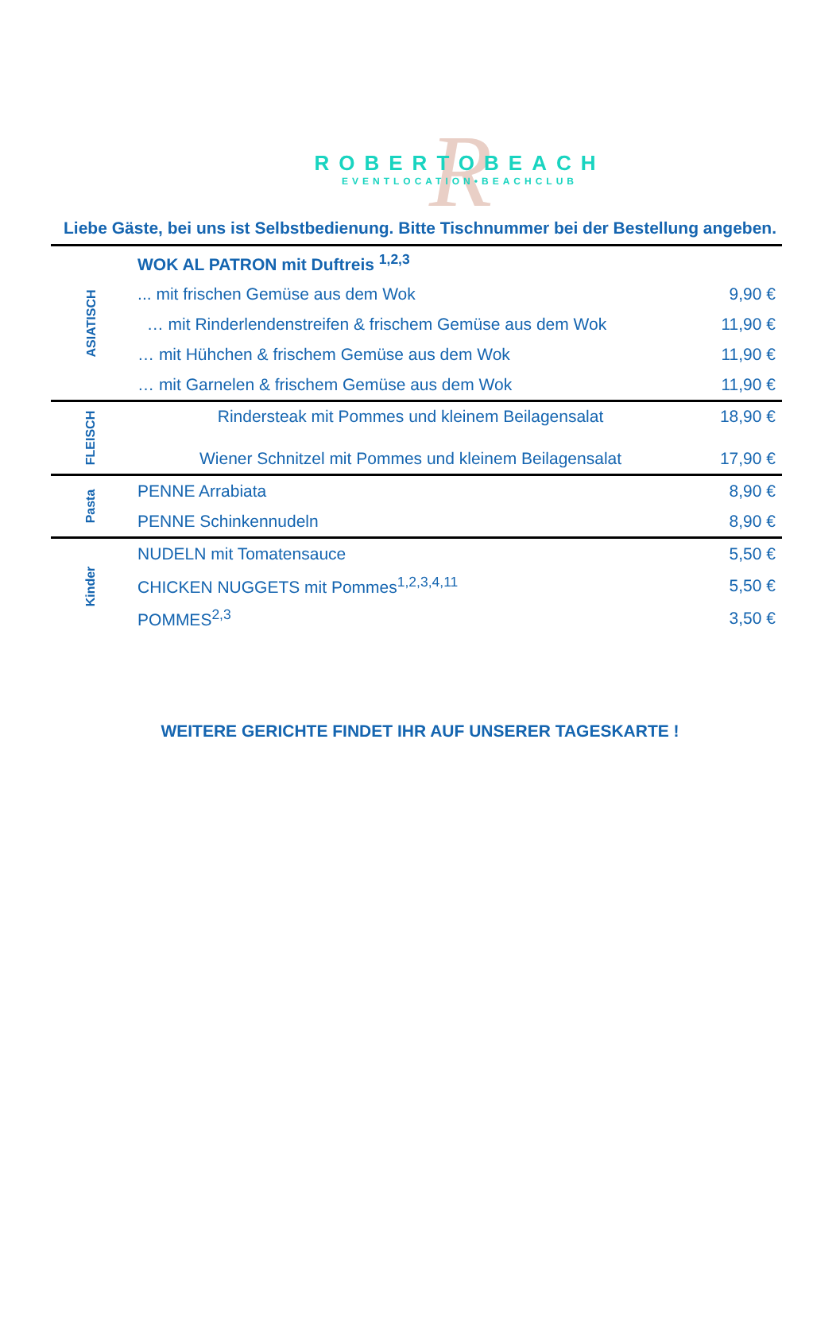R
ROBERTOBEACH
EVENTLOCATION•BEACHCLUB
Liebe Gäste, bei uns ist Selbstbedienung. Bitte Tischnummer bei der Bestellung angeben.
| ASIATISCH | WOK AL PATRON mit Duftreis <sup>1,2,3</sup> | |
| | ... mit frischen Gemüse aus dem Wok | 9,90 € |
| | … mit Rinderlendenstreifen & frischem Gemüse aus dem Wok | 11,90 € |
| | … mit Hühchen & frischem Gemüse aus dem Wok | 11,90 € |
| | … mit Garnelen & frischem Gemüse aus dem Wok | 11,90 € |
| FLEISCH | Rindersteak mit Pommes und kleinem Beilagensalat | 18,90 € |
| | Wiener Schnitzel mit Pommes und kleinem Beilagensalat | 17,90 € |
| Pasta | PENNE Arrabiata | 8,90 € |
| | PENNE Schinkennudeln | 8,90 € |
| Kinder | NUDELN mit Tomatensauce | 5,50 € |
| | CHICKEN NUGGETS mit Pommes<sup>1,2,3,4,11</sup> | 5,50 € |
| | POMMES<sup>2,3</sup> | 3,50 € |
WEITERE GERICHTE FINDET IHR AUF UNSERER TAGESKARTE !